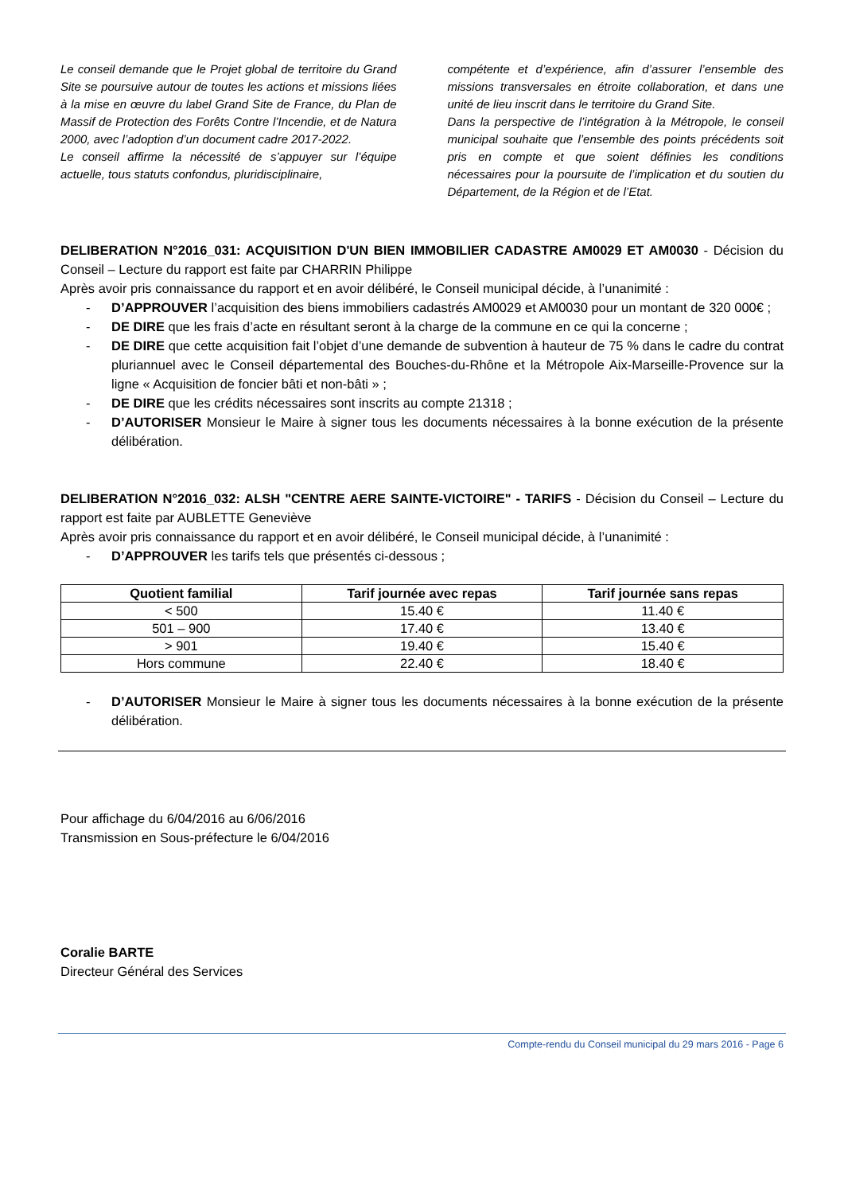Le conseil demande que le Projet global de territoire du Grand Site se poursuive autour de toutes les actions et missions liées à la mise en œuvre du label Grand Site de France, du Plan de Massif de Protection des Forêts Contre l’Incendie, et de Natura 2000, avec l’adoption d’un document cadre 2017-2022.
Le conseil affirme la nécessité de s’appuyer sur l’équipe actuelle, tous statuts confondus, pluridisciplinaire,
compétente et d’expérience, afin d’assurer l’ensemble des missions transversales en étroite collaboration, et dans une unité de lieu inscrit dans le territoire du Grand Site.
Dans la perspective de l’intégration à la Métropole, le conseil municipal souhaite que l’ensemble des points précédents soit pris en compte et que soient définies les conditions nécessaires pour la poursuite de l’implication et du soutien du Département, de la Région et de l’Etat.
DELIBERATION N°2016_031: ACQUISITION D'UN BIEN IMMOBILIER CADASTRE AM0029 ET AM0030 - Décision du Conseil – Lecture du rapport est faite par CHARRIN Philippe
Après avoir pris connaissance du rapport et en avoir délibéré, le Conseil municipal décide, à l’unanimité :
- D’APPROUVER l’acquisition des biens immobiliers cadastrés AM0029 et AM0030 pour un montant de 320 000€ ;
- DE DIRE que les frais d’acte en résultant seront à la charge de la commune en ce qui la concerne ;
- DE DIRE que cette acquisition fait l’objet d’une demande de subvention à hauteur de 75 % dans le cadre du contrat pluriannuel avec le Conseil départemental des Bouches-du-Rhône et la Métropole Aix-Marseille-Provence sur la ligne « Acquisition de foncier bâti et non-bâti » ;
- DE DIRE que les crédits nécessaires sont inscrits au compte 21318 ;
- D’AUTORISER Monsieur le Maire à signer tous les documents nécessaires à la bonne exécution de la présente délibération.
DELIBERATION N°2016_032: ALSH "CENTRE AERE SAINTE-VICTOIRE" - TARIFS - Décision du Conseil – Lecture du rapport est faite par AUBLETTE Geneviève
Après avoir pris connaissance du rapport et en avoir délibéré, le Conseil municipal décide, à l’unanimité :
- D’APPROUVER les tarifs tels que présentés ci-dessous ;
| Quotient familial | Tarif journée avec repas | Tarif journée sans repas |
| --- | --- | --- |
| < 500 | 15.40 € | 11.40 € |
| 501 – 900 | 17.40 € | 13.40 € |
| > 901 | 19.40 € | 15.40 € |
| Hors commune | 22.40 € | 18.40 € |
- D’AUTORISER Monsieur le Maire à signer tous les documents nécessaires à la bonne exécution de la présente délibération.
Pour affichage du 6/04/2016 au 6/06/2016
Transmission en Sous-préfecture le 6/04/2016
Coralie BARTE
Directeur Général des Services
Compte-rendu du Conseil municipal du 29 mars 2016 - Page 6